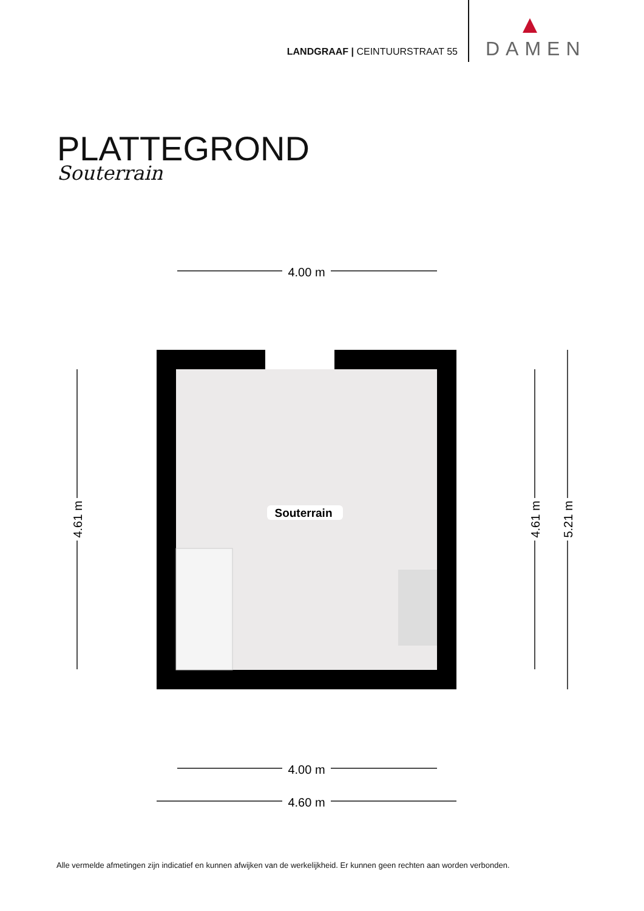LANDGRAAF | CEINTUURSTRAAT 55
DAMEN
PLATTEGROND
Souterrain
　　　
4.00 m
4.00 m
4.60 m
4.61 m
4.61 m
5.21 m
Souterrain
Alle vermelde afmetingen zijn indicatief en kunnen afwijken van de werkelijkheid. Er kunnen geen rechten aan worden verbonden.